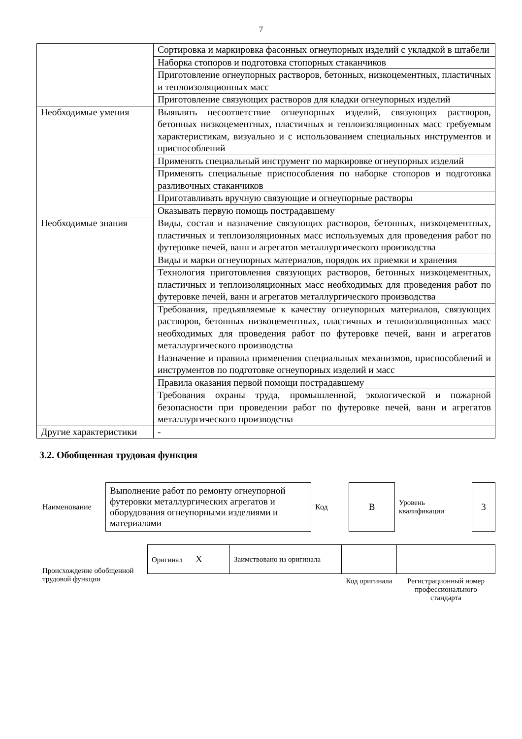7
| | Сортировка и маркировка фасонных огнеупорных изделий с укладкой в штабели |
| | Наборка стопоров и подготовка стопорных стаканчиков |
| | Приготовление огнеупорных растворов, бетонных, низкоцементных, пластичных и теплоизоляционных масс |
| | Приготовление связующих растворов для кладки огнеупорных изделий |
| Необходимые умения | Выявлять несоответствие огнеупорных изделий, связующих растворов, бетонных низкоцементных, пластичных и теплоизоляционных масс требуемым характеристикам, визуально и с использованием специальных инструментов и приспособлений |
| | Применять специальный инструмент по маркировке огнеупорных изделий |
| | Применять специальные приспособления по наборке стопоров и подготовка разливочных стаканчиков |
| | Приготавливать вручную связующие и огнеупорные растворы |
| | Оказывать первую помощь пострадавшему |
| Необходимые знания | Виды, состав и назначение связующих растворов, бетонных, низкоцементных, пластичных и теплоизоляционных масс используемых для проведения работ по футеровке печей, ванн и агрегатов металлургического производства |
| | Виды и марки огнеупорных материалов, порядок их приемки и хранения |
| | Технология приготовления связующих растворов, бетонных низкоцементных, пластичных и теплоизоляционных масс необходимых для проведения работ по футеровке печей, ванн и агрегатов металлургического производства |
| | Требования, предъявляемые к качеству огнеупорных материалов, связующих растворов, бетонных низкоцементных, пластичных и теплоизоляционных масс необходимых для проведения работ по футеровке печей, ванн и агрегатов металлургического производства |
| | Назначение и правила применения специальных механизмов, приспособлений и инструментов по подготовке огнеупорных изделий и масс |
| | Правила оказания первой помощи пострадавшему |
| | Требования охраны труда, промышленной, экологической и пожарной безопасности при проведении работ по футеровке печей, ванн и агрегатов металлургического производства |
| Другие характеристики | - |
3.2. Обобщенная трудовая функция
| Наименование | Выполнение работ по ремонту огнеупорной футеровки металлургических агрегатов и оборудования огнеупорными изделиями и материалами | Код | В | Уровень квалификации | 3 |
| Происхождение обобщенной трудовой функции | Оригинал X | Заимствовано из оригинала | | |
| | | | Код оригинала | Регистрационный номер профессионального стандарта |